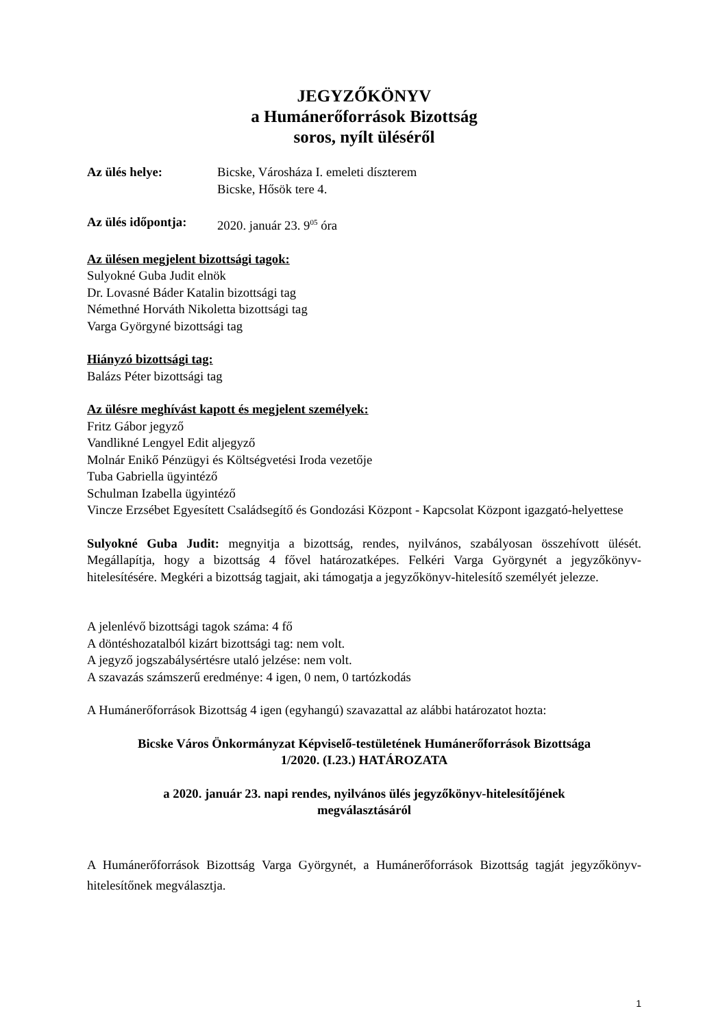JEGYZŐKÖNYV
a Humánerőforrások Bizottság
soros, nyílt üléséről
Az ülés helye: Bicske, Városháza I. emeleti díszterem
Bicske, Hősök tere 4.
Az ülés időpontja:
2020. január 23. 9<sup>05</sup> óra
Az ülésen megjelent bizottsági tagok:
Sulyokné Guba Judit elnök
Dr. Lovasné Báder Katalin bizottsági tag
Némethné Horváth Nikoletta bizottsági tag
Varga Györgyné bizottsági tag
Hiányzó bizottsági tag:
Balázs Péter bizottsági tag
Az ülésre meghívást kapott és megjelent személyek:
Fritz Gábor jegyző
Vandlikné Lengyel Edit aljegyző
Molnár Enikő Pénzügyi és Költségvetési Iroda vezetője
Tuba Gabriella ügyintéző
Schulman Izabella ügyintéző
Vincze Erzsébet Egyesített Családsegítő és Gondozási Központ - Kapcsolat Központ igazgató-helyettese
Sulyokné Guba Judit: megnyitja a bizottság, rendes, nyilvános, szabályosan összehívott ülését. Megállapítja, hogy a bizottság 4 fővel határozatképes. Felkéri Varga Györgynét a jegyzőkönyv-hitelesítésére. Megkéri a bizottság tagjait, aki támogatja a jegyzőkönyv-hitelesítő személyét jelezze.
A jelenlévő bizottsági tagok száma: 4 fő
A döntéshozatalból kizárt bizottsági tag: nem volt.
A jegyző jogszabálysértésre utaló jelzése: nem volt.
A szavazás számszerű eredménye: 4 igen, 0 nem, 0 tartózkodás
A Humánerőforrások Bizottság 4 igen (egyhangú) szavazattal az alábbi határozatot hozta:
Bicske Város Önkormányzat Képviselő-testületének Humánerőforrások Bizottsága
1/2020. (I.23.) HATÁROZATA
a 2020. január 23. napi rendes, nyilvános ülés jegyzőkönyv-hitelesítőjének
megválasztásáról
A Humánerőforrások Bizottság Varga Györgynét, a Humánerőforrások Bizottság tagját jegyzőkönyv-hitelesítőnek megválasztja.
1